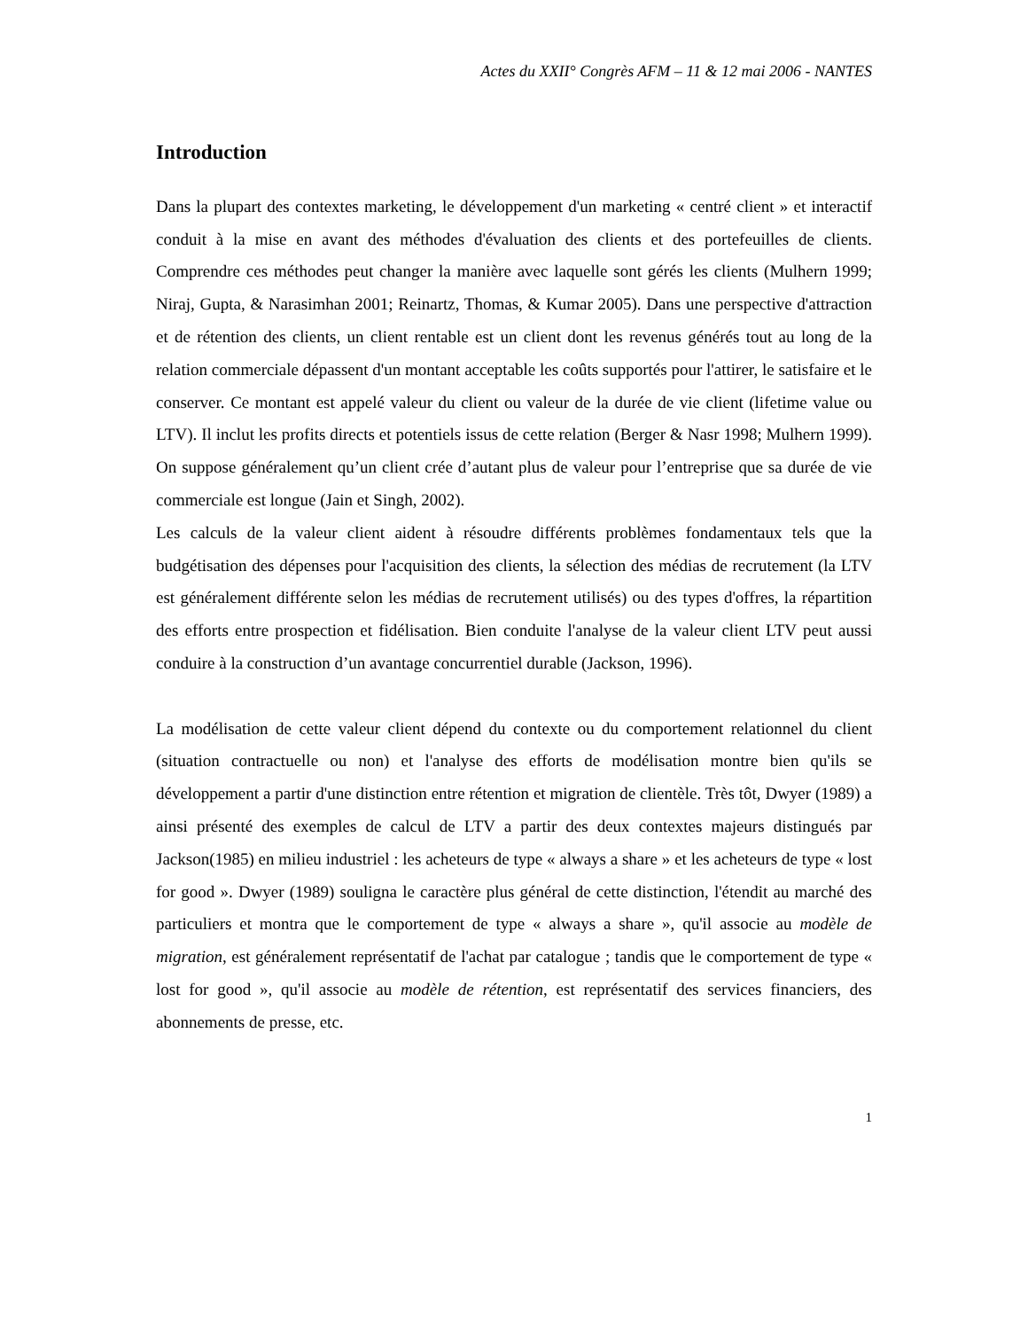Actes du XXII° Congrès AFM – 11 & 12 mai 2006 - NANTES
Introduction
Dans la plupart des contextes marketing, le développement d'un marketing « centré client » et interactif conduit à la mise en avant des méthodes d'évaluation des clients et des portefeuilles de clients. Comprendre ces méthodes peut changer la manière avec laquelle sont gérés les clients (Mulhern 1999; Niraj, Gupta, & Narasimhan 2001; Reinartz, Thomas, & Kumar 2005). Dans une perspective d'attraction et de rétention des clients, un client rentable est un client dont les revenus générés tout au long de la relation commerciale dépassent d'un montant acceptable les coûts supportés pour l'attirer, le satisfaire et le conserver. Ce montant est appelé valeur du client ou valeur de la durée de vie client (lifetime value ou LTV). Il inclut les profits directs et potentiels issus de cette relation (Berger & Nasr 1998; Mulhern 1999). On suppose généralement qu’un client crée d’autant plus de valeur pour l’entreprise que sa durée de vie commerciale est longue (Jain et Singh, 2002).
Les calculs de la valeur client aident à résoudre différents problèmes fondamentaux tels que la budgétisation des dépenses pour l'acquisition des clients, la sélection des médias de recrutement (la LTV est généralement différente selon les médias de recrutement utilisés) ou des types d'offres, la répartition des efforts entre prospection et fidélisation. Bien conduite l'analyse de la valeur client LTV peut aussi conduire à la construction d’un avantage concurrentiel durable (Jackson, 1996).
La modélisation de cette valeur client dépend du contexte ou du comportement relationnel du client (situation contractuelle ou non) et l'analyse des efforts de modélisation montre bien qu'ils se développement a partir d'une distinction entre rétention et migration de clientèle. Très tôt, Dwyer (1989) a ainsi présenté des exemples de calcul de LTV a partir des deux contextes majeurs distingués par Jackson(1985) en milieu industriel : les acheteurs de type « always a share » et les acheteurs de type « lost for good ». Dwyer (1989) souligna le caractère plus général de cette distinction, l'étendit au marché des particuliers et montra que le comportement de type « always a share », qu'il associe au modèle de migration, est généralement représentatif de l'achat par catalogue ; tandis que le comportement de type « lost for good », qu'il associe au modèle de rétention, est représentatif des services financiers, des abonnements de presse, etc.
1